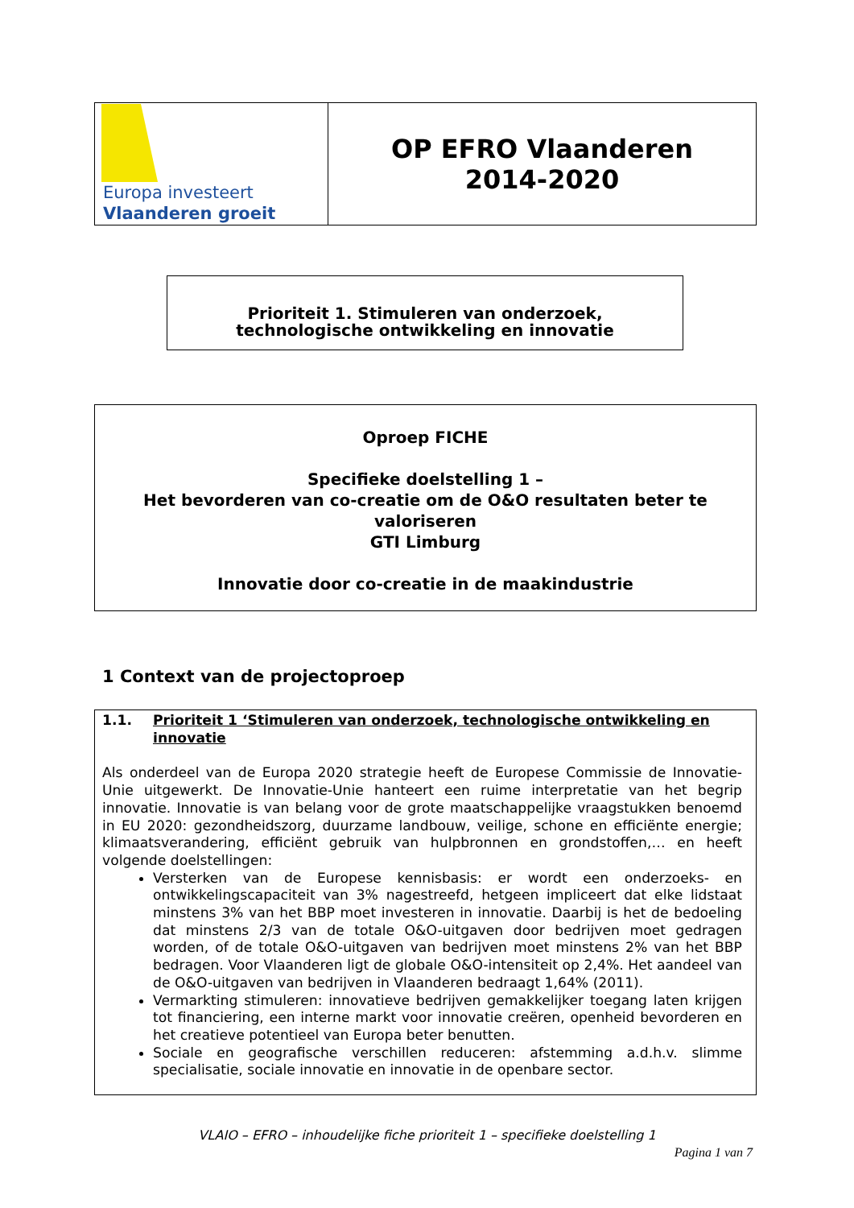| Europa investeert Vlaanderen groeit | OP EFRO Vlaanderen 2014-2020 |
Prioriteit 1. Stimuleren van onderzoek,
technologische ontwikkeling en innovatie
Oproep FICHE
Specifieke doelstelling 1 –
Het bevorderen van co-creatie om de O&O resultaten beter te valoriseren
GTI Limburg
Innovatie door co-creatie in de maakindustrie
1 Context van de projectoproep
1.1. Prioriteit 1 ‘Stimuleren van onderzoek, technologische ontwikkeling en innovatie
Als onderdeel van de Europa 2020 strategie heeft de Europese Commissie de Innovatie-Unie uitgewerkt. De Innovatie-Unie hanteert een ruime interpretatie van het begrip innovatie. Innovatie is van belang voor de grote maatschappelijke vraagstukken benoemd in EU 2020: gezondheidszorg, duurzame landbouw, veilige, schone en efficiënte energie; klimaatsverandering, efficiënt gebruik van hulpbronnen en grondstoffen,… en heeft volgende doelstellingen:
Versterken van de Europese kennisbasis: er wordt een onderzoeks- en ontwikkelingscapaciteit van 3% nagestreefd, hetgeen impliceert dat elke lidstaat minstens 3% van het BBP moet investeren in innovatie. Daarbij is het de bedoeling dat minstens 2/3 van de totale O&O-uitgaven door bedrijven moet gedragen worden, of de totale O&O-uitgaven van bedrijven moet minstens 2% van het BBP bedragen. Voor Vlaanderen ligt de globale O&O-intensiteit op 2,4%. Het aandeel van de O&O-uitgaven van bedrijven in Vlaanderen bedraagt 1,64% (2011).
Vermarkting stimuleren: innovatieve bedrijven gemakkelijker toegang laten krijgen tot financiering, een interne markt voor innovatie creëren, openheid bevorderen en het creatieve potentieel van Europa beter benutten.
Sociale en geografische verschillen reduceren: afstemming a.d.h.v. slimme specialisatie, sociale innovatie en innovatie in de openbare sector.
VLAIO – EFRO – inhoudelijke fiche prioriteit 1 – specifieke doelstelling 1
Pagina 1 van 7